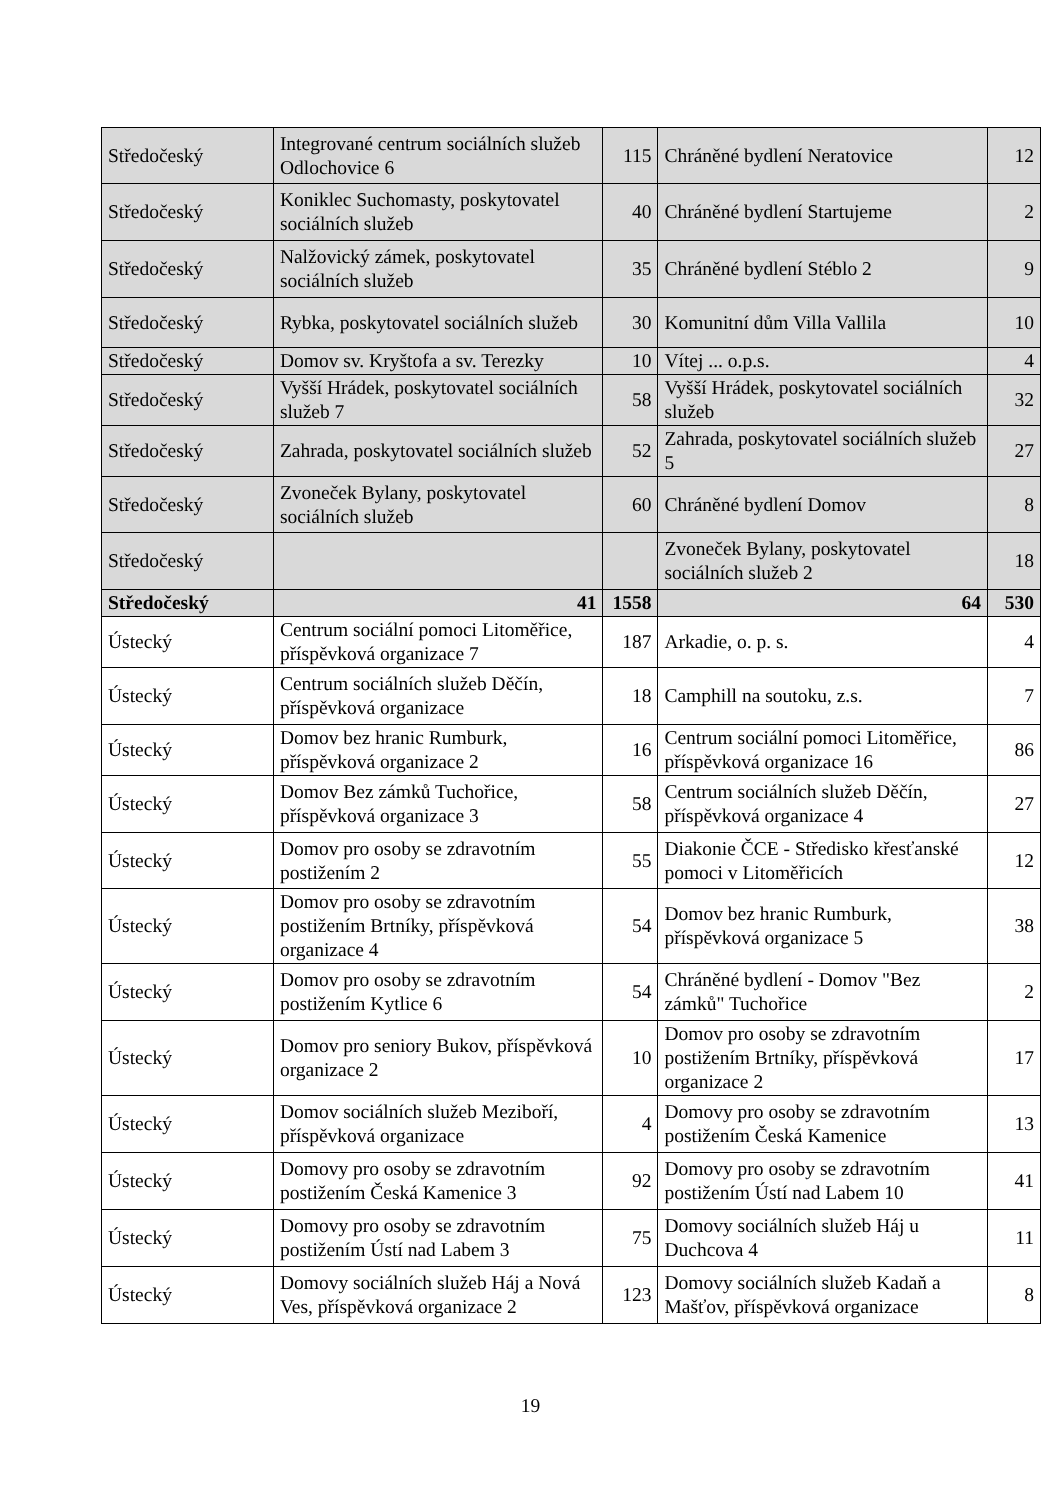| Středočeský | Integrované centrum sociálních služeb Odlochovice 6 | 115 | Chráněné bydlení Neratovice | 12 |
| Středočeský | Koniklec Suchomasty, poskytovatel sociálních služeb | 40 | Chráněné bydlení Startujeme | 2 |
| Středočeský | Nalžovický zámek, poskytovatel sociálních služeb | 35 | Chráněné bydlení Stéblo 2 | 9 |
| Středočeský | Rybka, poskytovatel sociálních služeb | 30 | Komunitní dům Villa Vallila | 10 |
| Středočeský | Domov sv. Kryštofa a sv. Terezky | 10 | Vítej ... o.p.s. | 4 |
| Středočeský | Vyšší Hrádek, poskytovatel sociálních služeb 7 | 58 | Vyšší Hrádek, poskytovatel sociálních služeb | 32 |
| Středočeský | Zahrada, poskytovatel sociálních služeb | 52 | Zahrada, poskytovatel sociálních služeb 5 | 27 |
| Středočeský | Zvoneček Bylany, poskytovatel sociálních služeb | 60 | Chráněné bydlení Domov | 8 |
| Středočeský | | | Zvoneček Bylany, poskytovatel sociálních služeb 2 | 18 |
| Středočeský | 41 | 1558 | 64 | 530 |
| Ústecký | Centrum sociální pomoci Litoměřice, příspěvková organizace 7 | 187 | Arkadie, o. p. s. | 4 |
| Ústecký | Centrum sociálních služeb Děčín, příspěvková organizace | 18 | Camphill na soutoku, z.s. | 7 |
| Ústecký | Domov bez hranic Rumburk, příspěvková organizace 2 | 16 | Centrum sociální pomoci Litoměřice, příspěvková organizace 16 | 86 |
| Ústecký | Domov Bez zámků Tuchořice, příspěvková organizace 3 | 58 | Centrum sociálních služeb Děčín, příspěvková organizace 4 | 27 |
| Ústecký | Domov pro osoby se zdravotním postižením 2 | 55 | Diakonie ČCE - Středisko křesťanské pomoci v Litoměřicích | 12 |
| Ústecký | Domov pro osoby se zdravotním postižením Brtníky, příspěvková organizace 4 | 54 | Domov bez hranic Rumburk, příspěvková organizace 5 | 38 |
| Ústecký | Domov pro osoby se zdravotním postižením Kytlice 6 | 54 | Chráněné bydlení - Domov "Bez zámků" Tuchořice | 2 |
| Ústecký | Domov pro seniory Bukov, příspěvková organizace 2 | 10 | Domov pro osoby se zdravotním postižením Brtníky, příspěvková organizace 2 | 17 |
| Ústecký | Domov sociálních služeb Meziboří, příspěvková organizace | 4 | Domovy pro osoby se zdravotním postižením Česká Kamenice | 13 |
| Ústecký | Domovy pro osoby se zdravotním postižením Česká Kamenice 3 | 92 | Domovy pro osoby se zdravotním postižením Ústí nad Labem 10 | 41 |
| Ústecký | Domovy pro osoby se zdravotním postižením Ústí nad Labem 3 | 75 | Domovy sociálních služeb Háj u Duchcova 4 | 11 |
| Ústecký | Domovy sociálních služeb Háj a Nová Ves, příspěvková organizace 2 | 123 | Domovy sociálních služeb Kadaň a Mašťov, příspěvková organizace | 8 |
19